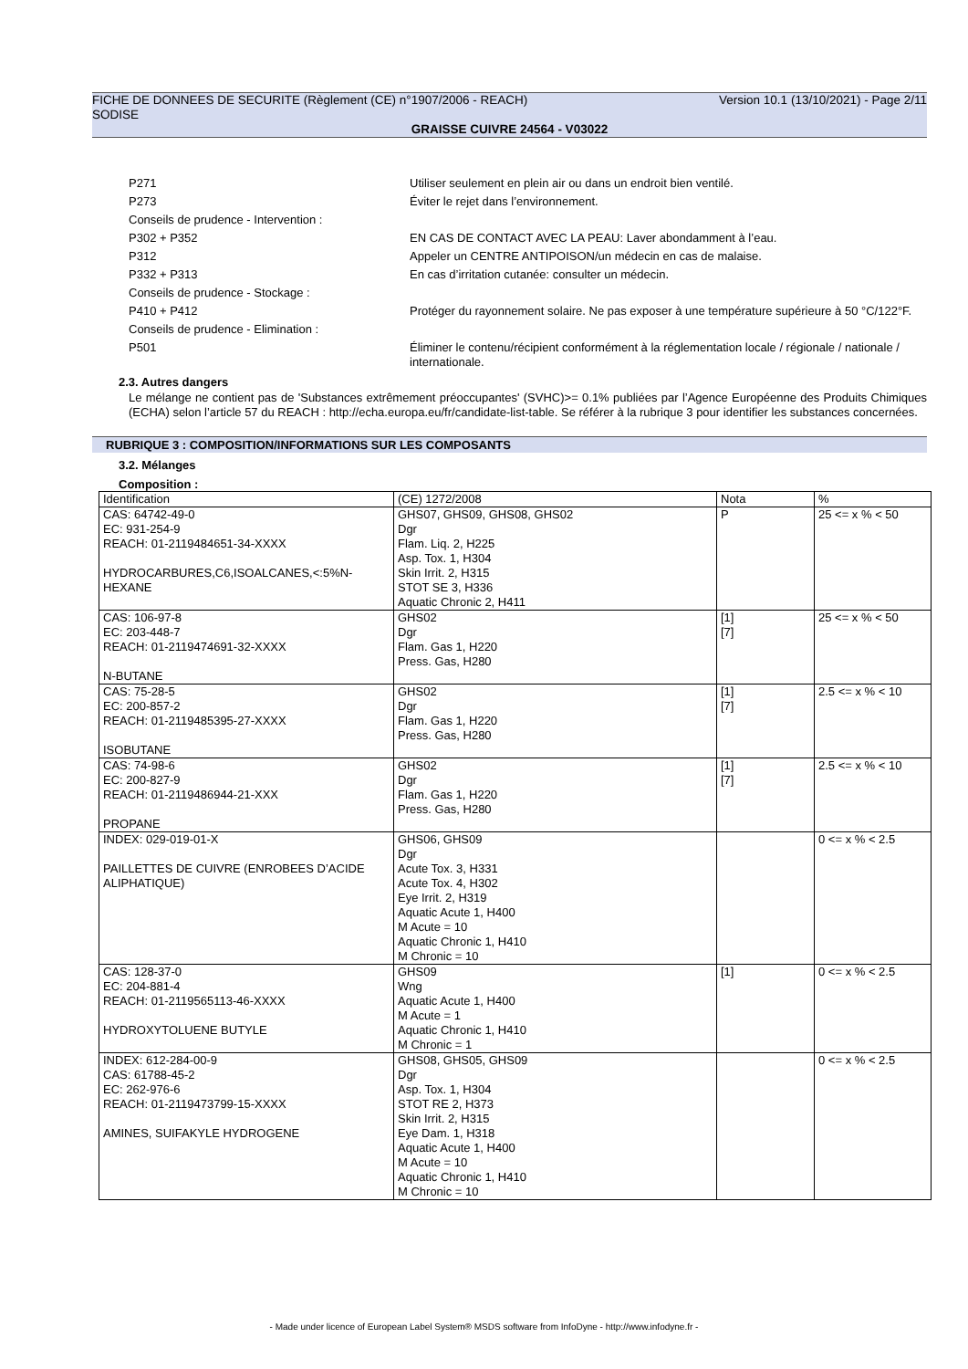Version 10.1 (13/10/2021) - Page 2/11 FICHE DE DONNEES DE SECURITE (Règlement (CE) n°1907/2006 - REACH)
SODISE
GRAISSE CUIVRE 24564 - V03022
P271 Utiliser seulement en plein air ou dans un endroit bien ventilé.
P273 Éviter le rejet dans l’environnement.
Conseils de prudence - Intervention :
P302 + P352 EN CAS DE CONTACT AVEC LA PEAU: Laver abondamment à l’eau.
P312 Appeler un CENTRE ANTIPOISON/un médecin en cas de malaise.
P332 + P313 En cas d’irritation cutanée: consulter un médecin.
Conseils de prudence - Stockage :
P410 + P412 Protéger du rayonnement solaire. Ne pas exposer à une température supérieure à 50 °C/122°F.
Conseils de prudence - Elimination :
P501 Éliminer le contenu/récipient conformément à la réglementation locale / régionale / nationale / internationale.
2.3. Autres dangers
Le mélange ne contient pas de 'Substances extrêmement préoccupantes' (SVHC)>= 0.1% publiées par l’Agence Européenne des Produits Chimiques (ECHA) selon l’article 57 du REACH : http://echa.europa.eu/fr/candidate-list-table. Se référer à la rubrique 3 pour identifier les substances concernées.
RUBRIQUE 3 : COMPOSITION/INFORMATIONS SUR LES COMPOSANTS
3.2. Mélanges
Composition :
| Identification | (CE) 1272/2008 | Nota | % |
| CAS: 64742-49-0 EC: 931-254-9 REACH: 01-2119484651-34-XXXX HYDROCARBURES,C6,ISOALCANES,<:5%N-HEXANE | GHS07, GHS09, GHS08, GHS02 Dgr Flam. Liq. 2, H225 Asp. Tox. 1, H304 Skin Irrit. 2, H315 STOT SE 3, H336 Aquatic Chronic 2, H411 | P | 25 <= x % < 50 |
| CAS: 106-97-8 EC: 203-448-7 REACH: 01-2119474691-32-XXXX N-BUTANE | GHS02 Dgr Flam. Gas 1, H220 Press. Gas, H280 | [1] [7] | 25 <= x % < 50 |
| CAS: 75-28-5 EC: 200-857-2 REACH: 01-2119485395-27-XXXX ISOBUTANE | GHS02 Dgr Flam. Gas 1, H220 Press. Gas, H280 | [1] [7] | 2.5 <= x % < 10 |
| CAS: 74-98-6 EC: 200-827-9 REACH: 01-2119486944-21-XXX PROPANE | GHS02 Dgr Flam. Gas 1, H220 Press. Gas, H280 | [1] [7] | 2.5 <= x % < 10 |
| INDEX: 029-019-01-X PAILLETTES DE CUIVRE (ENROBEES D’ACIDE ALIPHATIQUE) | GHS06, GHS09 Dgr Acute Tox. 3, H331 Acute Tox. 4, H302 Eye Irrit. 2, H319 Aquatic Acute 1, H400 M Acute = 10 Aquatic Chronic 1, H410 M Chronic = 10 | | 0 <= x % < 2.5 |
| CAS: 128-37-0 EC: 204-881-4 REACH: 01-2119565113-46-XXXX HYDROXYTOLUENE BUTYLE | GHS09 Wng Aquatic Acute 1, H400 M Acute = 1 Aquatic Chronic 1, H410 M Chronic = 1 | [1] | 0 <= x % < 2.5 |
| INDEX: 612-284-00-9 CAS: 61788-45-2 EC: 262-976-6 REACH: 01-2119473799-15-XXXX AMINES, SUIFAKYLE HYDROGENE | GHS08, GHS05, GHS09 Dgr Asp. Tox. 1, H304 STOT RE 2, H373 Skin Irrit. 2, H315 Eye Dam. 1, H318 Aquatic Acute 1, H400 M Acute = 10 Aquatic Chronic 1, H410 M Chronic = 10 | | 0 <= x % < 2.5 |
- Made under licence of European Label System® MSDS software from InfoDyne - http://www.infodyne.fr -